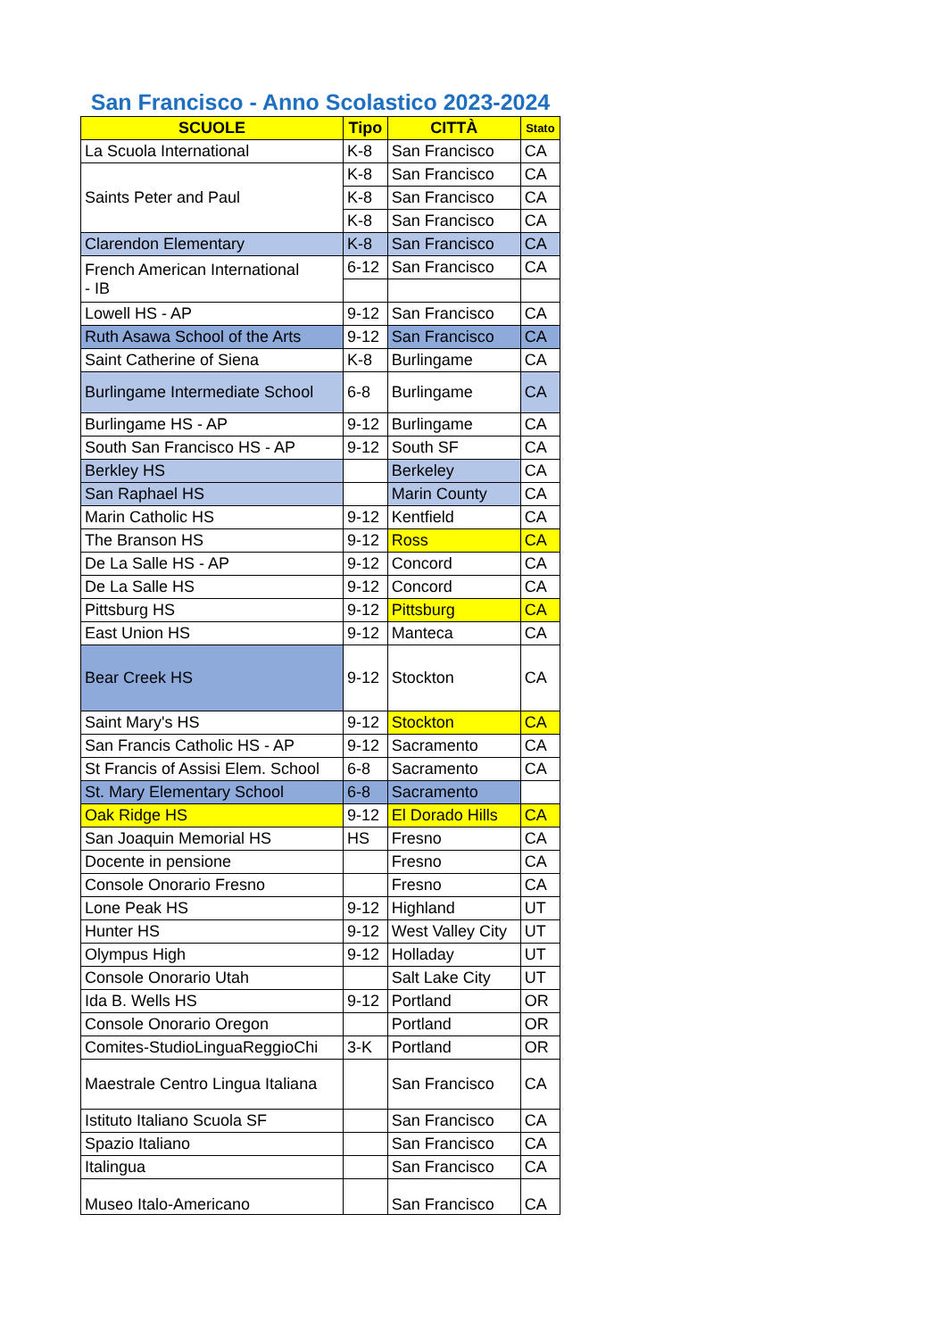San Francisco - Anno Scolastico 2023-2024
| SCUOLE | Tipo | CITTÀ | Stato |
| --- | --- | --- | --- |
| La Scuola International | K-8 | San Francisco | CA |
| Saints Peter and Paul | K-8 | San Francisco | CA |
| | K-8 | San Francisco | CA |
| | K-8 | San Francisco | CA |
| Clarendon Elementary | K-8 | San Francisco | CA |
| French American International - IB | 6-12 | San Francisco | CA |
| Lowell HS - AP | 9-12 | San Francisco | CA |
| Ruth Asawa School of the Arts | 9-12 | San Francisco | CA |
| Saint Catherine of Siena | K-8 | Burlingame | CA |
| Burlingame Intermediate School | 6-8 | Burlingame | CA |
| Burlingame HS - AP | 9-12 | Burlingame | CA |
| South San Francisco HS - AP | 9-12 | South SF | CA |
| Berkley HS | | Berkeley | CA |
| San Raphael HS | | Marin County | CA |
| Marin Catholic HS | 9-12 | Kentfield | CA |
| The Branson HS | 9-12 | Ross | CA |
| De La Salle HS - AP | 9-12 | Concord | CA |
| De La Salle HS | 9-12 | Concord | CA |
| Pittsburg HS | 9-12 | Pittsburg | CA |
| East Union HS | 9-12 | Manteca | CA |
| Bear Creek HS | 9-12 | Stockton | CA |
| Saint Mary's HS | 9-12 | Stockton | CA |
| San Francis Catholic HS - AP | 9-12 | Sacramento | CA |
| St Francis of Assisi Elem. School | 6-8 | Sacramento | CA |
| St. Mary Elementary School | 6-8 | Sacramento | |
| Oak Ridge HS | 9-12 | El Dorado Hills | CA |
| San Joaquin Memorial HS | HS | Fresno | CA |
| Docente in pensione | | Fresno | CA |
| Console Onorario Fresno | | Fresno | CA |
| Lone Peak HS | 9-12 | Highland | UT |
| Hunter HS | 9-12 | West Valley City | UT |
| Olympus High | 9-12 | Holladay | UT |
| Console Onorario Utah | | Salt Lake City | UT |
| Ida B. Wells HS | 9-12 | Portland | OR |
| Console Onorario Oregon | | Portland | OR |
| Comites-StudioLinguaReggioChi | 3-K | Portland | OR |
| Maestrale Centro Lingua Italiana | | San Francisco | CA |
| Istituto Italiano Scuola SF | | San Francisco | CA |
| Spazio Italiano | | San Francisco | CA |
| Italingua | | San Francisco | CA |
| Museo Italo-Americano | | San Francisco | CA |